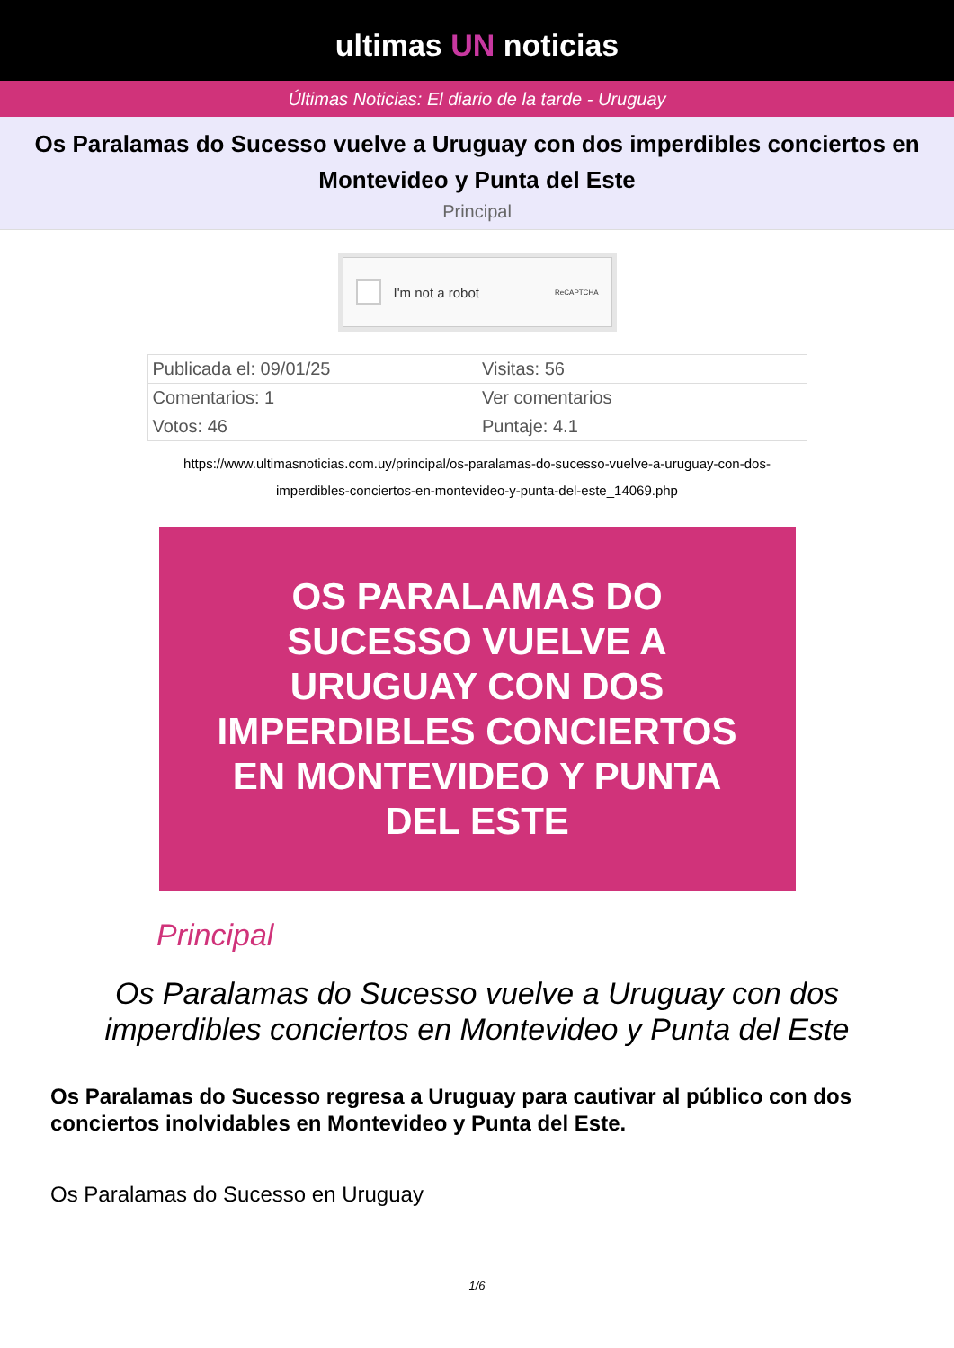ultimas UN noticias
Últimas Noticias: El diario de la tarde - Uruguay
Os Paralamas do Sucesso vuelve a Uruguay con dos imperdibles conciertos en Montevideo y Punta del Este
Principal
I'm not a robot ReCAPTCHA
| Publicada el: 09/01/25 | Visitas: 56 |
| Comentarios: 1 | Ver comentarios |
| Votos: 46 | Puntaje: 4.1 |
https://www.ultimasnoticias.com.uy/principal/os-paralamas-do-sucesso-vuelve-a-uruguay-con-dos-imperdibles-conciertos-en-montevideo-y-punta-del-este_14069.php
OS PARALAMAS DO SUCESSO VUELVE A URUGUAY CON DOS IMPERDIBLES CONCIERTOS EN MONTEVIDEO Y PUNTA DEL ESTE
Principal
Os Paralamas do Sucesso vuelve a Uruguay con dos imperdibles conciertos en Montevideo y Punta del Este
Os Paralamas do Sucesso regresa a Uruguay para cautivar al público con dos conciertos inolvidables en Montevideo y Punta del Este.
Os Paralamas do Sucesso en Uruguay
1/6